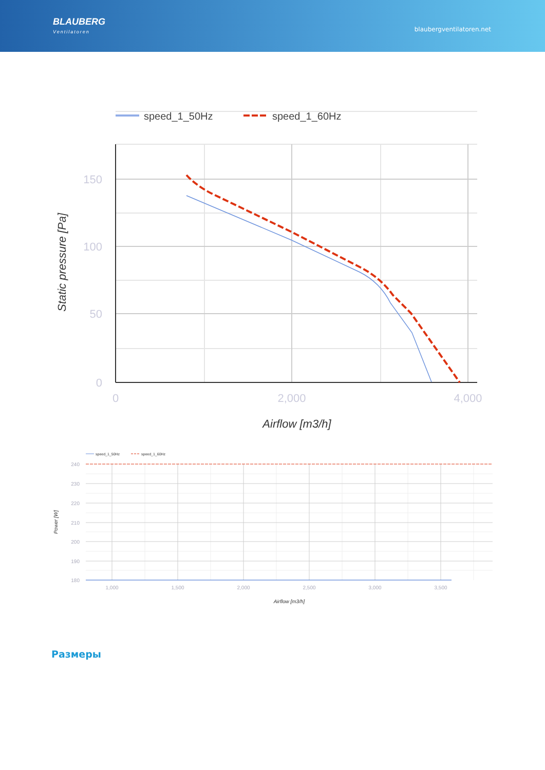BLAUBERG
Ventilatoren
blaubergventilatoren.net
speed_1_50Hz
speed_1_60Hz
150
100
50
0
0
2,000
4,000
Airflow [m3/h]
Static pressure [Pa]
speed_1_50Hz
speed_1_60Hz
240
230
220
210
200
190
180
1,000
1,500
2,000
2,500
3,000
3,500
Airflow [m3/h]
Power [W]
Размеры